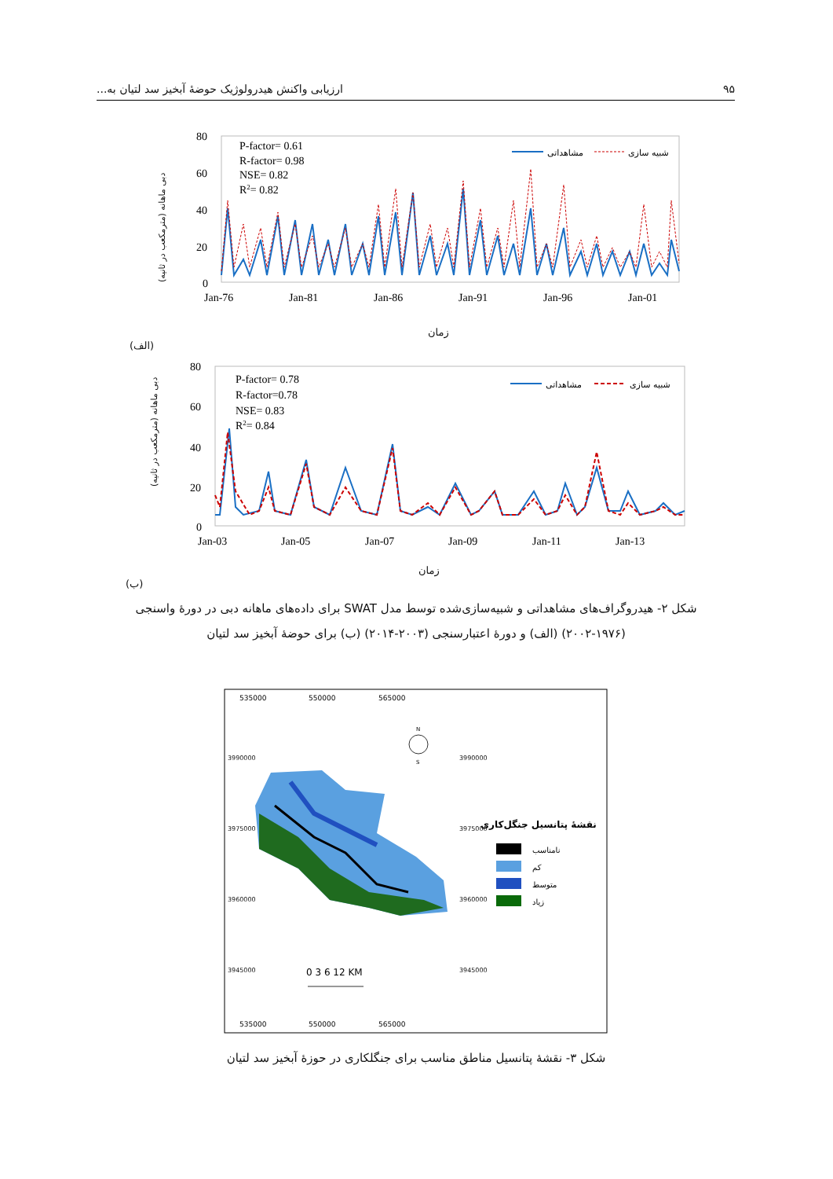۹۵ ارزیابی واکنش هیدرولوژیک حوضهٔ آبخیز سد لتیان به...
80
60
40
20
0
Jan-76
Jan-81
Jan-86
Jan-91
Jan-96
Jan-01
P-factor= 0.61
R-factor= 0.98
NSE= 0.82
R2= 0.82
مشاهداتی
شبیه سازی
دبی ماهانه (مترمکعب در ثانیه)
زمان
(الف)
80
60
40
20
0
Jan-03
Jan-05
Jan-07
Jan-09
Jan-11
Jan-13
P-factor= 0.78
R-factor=0.78
NSE= 0.83
R2= 0.84
مشاهداتی
شبیه سازی
دبی ماهانه (مترمکعب در ثانیه)
زمان
(ب)
شکل ۲- هیدروگراف‌های مشاهداتی و شبیه‌سازی‌شده توسط مدل SWAT برای داده‌های ماهانه دبی در دورهٔ واسنجی (۱۹۷۶-۲۰۰۲) (الف) و دورهٔ اعتبارسنجی (۲۰۰۳-۲۰۱۴) (ب) برای حوضهٔ آبخیز سد لتیان
535000
550000
565000
535000
550000
565000
N
S
0 3 6 12 KM
نقشهٔ پتانسیل جنگل‌کاری
نامناسب
کم
متوسط
زیاد
3990000
3975000
3960000
3945000
3990000
3975000
3960000
3945000
شکل ۳- نقشهٔ پتانسیل مناطق مناسب برای جنگلکاری در حوزهٔ آبخیز سد لتیان